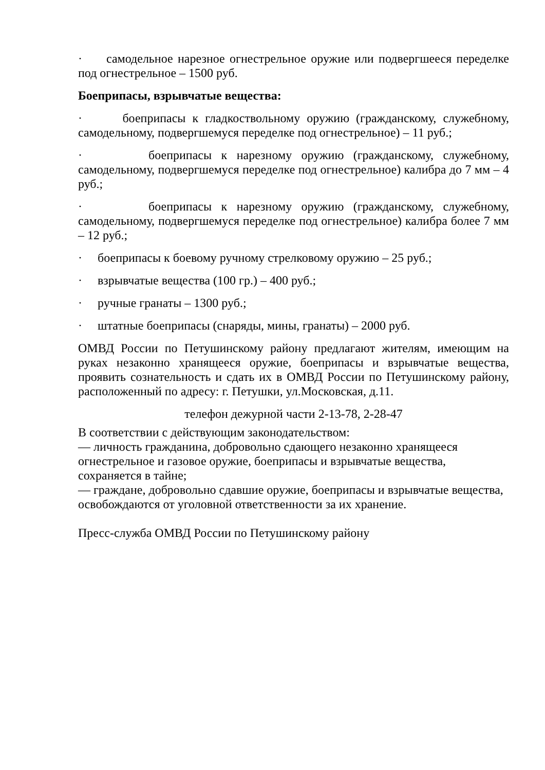· самодельное нарезное огнестрельное оружие или подвергшееся переделке под огнестрельное – 1500 руб.
Боеприпасы, взрывчатые вещества:
· боеприпасы к гладкоствольному оружию (гражданскому, служебному, самодельному, подвергшемуся переделке под огнестрельное) – 11 руб.;
· боеприпасы к нарезному оружию (гражданскому, служебному, самодельному, подвергшемуся переделке под огнестрельное) калибра до 7 мм – 4 руб.;
· боеприпасы к нарезному оружию (гражданскому, служебному, самодельному, подвергшемуся переделке под огнестрельное) калибра более 7 мм – 12 руб.;
· боеприпасы к боевому ручному стрелковому оружию – 25 руб.;
· взрывчатые вещества (100 гр.) – 400 руб.;
· ручные гранаты – 1300 руб.;
· штатные боеприпасы (снаряды, мины, гранаты) – 2000 руб.
ОМВД России по Петушинскому району предлагают жителям, имеющим на руках незаконно хранящееся оружие, боеприпасы и взрывчатые вещества, проявить сознательность и сдать их в ОМВД России по Петушинскому району, расположенный по адресу: г. Петушки, ул.Московская, д.11.
телефон дежурной части 2-13-78, 2-28-47
В соответствии с действующим законодательством:
— личность гражданина, добровольно сдающего незаконно хранящееся огнестрельное и газовое оружие, боеприпасы и взрывчатые вещества, сохраняется в тайне;
— граждане, добровольно сдавшие оружие, боеприпасы и взрывчатые вещества, освобождаются от уголовной ответственности за их хранение.
Пресс-служба ОМВД России по Петушинскому району